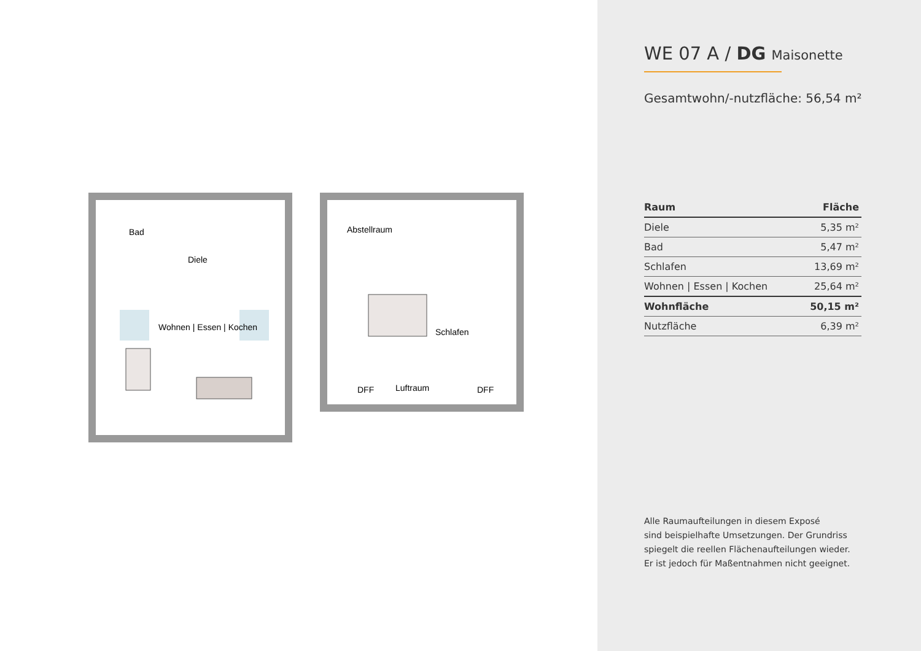Bad
Diele
Wohnen | Essen | Kochen
Abstellraum
Schlafen
Luftraum DFF DFF
WE 07 A / DG Maisonette
Gesamtwohn/-nutzfläche: 56,54 m²
| Raum | Fläche |
| --- | --- |
| Diele | 5,35 m² |
| Bad | 5,47 m² |
| Schlafen | 13,69 m² |
| Wohnen / Essen / Kochen | 25,64 m² |
| Wohnfläche | 50,15 m² |
| Nutzfläche | 6,39 m² |
Alle Raumaufteilungen in diesem Exposé
sind beispielhafte Umsetzungen. Der Grundriss
spiegelt die reellen Flächenaufteilungen wieder.
Er ist jedoch für Maßentnahmen nicht geeignet.